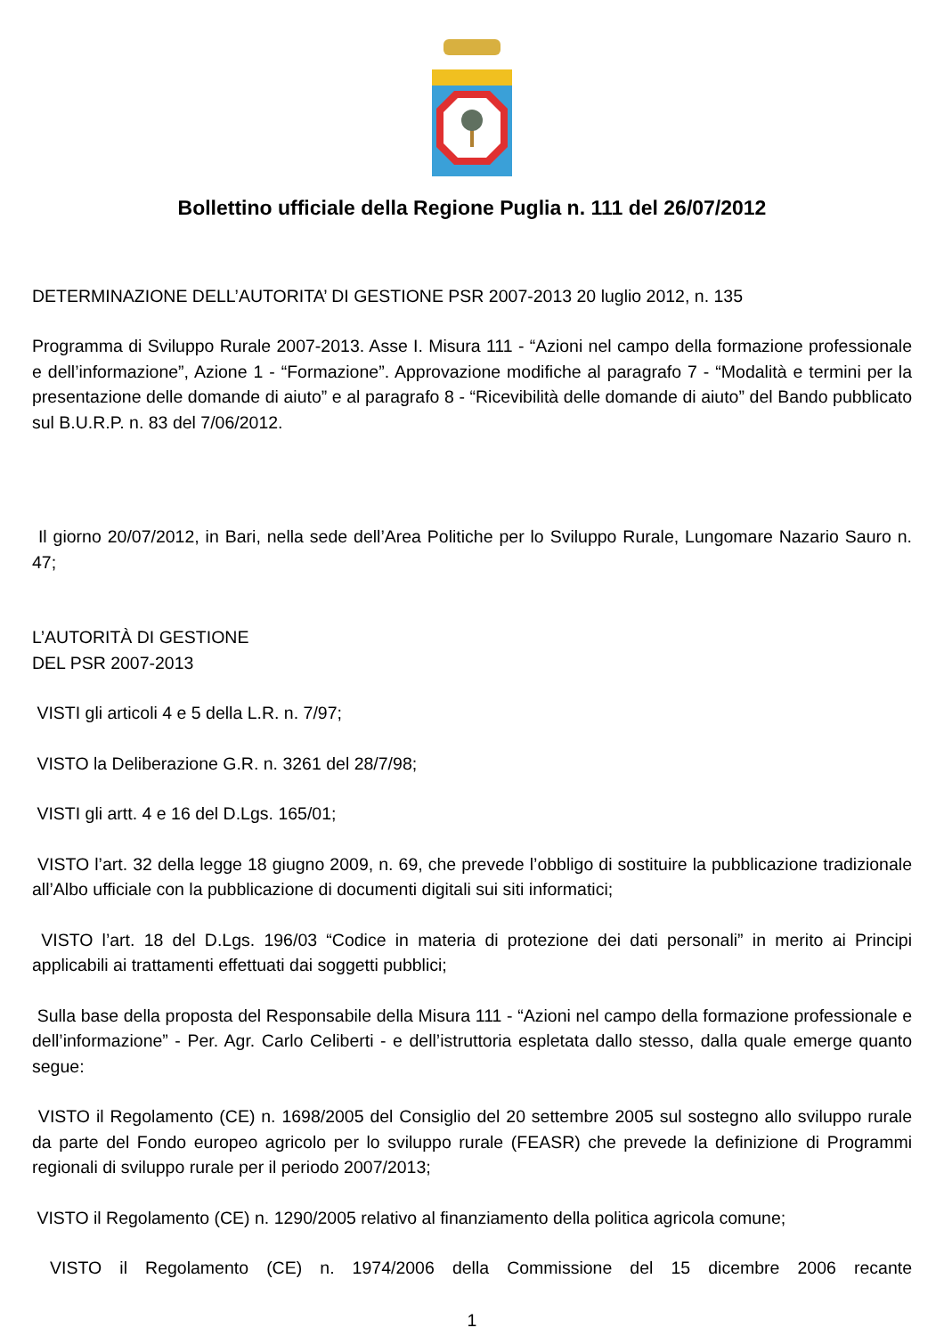Bollettino ufficiale della Regione Puglia n. 111 del 26/07/2012
DETERMINAZIONE DELL’AUTORITA’ DI GESTIONE PSR 2007-2013 20 luglio 2012, n. 135
Programma di Sviluppo Rurale 2007-2013. Asse I. Misura 111 - “Azioni nel campo della formazione professionale e dell’informazione”, Azione 1 - “Formazione”. Approvazione modifiche al paragrafo 7 - “Modalità e termini per la presentazione delle domande di aiuto” e al paragrafo 8 - “Ricevibilità delle domande di aiuto” del Bando pubblicato sul B.U.R.P. n. 83 del 7/06/2012.
Il giorno 20/07/2012, in Bari, nella sede dell’Area Politiche per lo Sviluppo Rurale, Lungomare Nazario Sauro n. 47;
L’AUTORITÀ DI GESTIONE
DEL PSR 2007-2013
VISTI gli articoli 4 e 5 della L.R. n. 7/97;
VISTO la Deliberazione G.R. n. 3261 del 28/7/98;
VISTI gli artt. 4 e 16 del D.Lgs. 165/01;
VISTO l’art. 32 della legge 18 giugno 2009, n. 69, che prevede l’obbligo di sostituire la pubblicazione tradizionale all’Albo ufficiale con la pubblicazione di documenti digitali sui siti informatici;
VISTO l’art. 18 del D.Lgs. 196/03 “Codice in materia di protezione dei dati personali” in merito ai Principi applicabili ai trattamenti effettuati dai soggetti pubblici;
Sulla base della proposta del Responsabile della Misura 111 - “Azioni nel campo della formazione professionale e dell’informazione” - Per. Agr. Carlo Celiberti - e dell’istruttoria espletata dallo stesso, dalla quale emerge quanto segue:
VISTO il Regolamento (CE) n. 1698/2005 del Consiglio del 20 settembre 2005 sul sostegno allo sviluppo rurale da parte del Fondo europeo agricolo per lo sviluppo rurale (FEASR) che prevede la definizione di Programmi regionali di sviluppo rurale per il periodo 2007/2013;
VISTO il Regolamento (CE) n. 1290/2005 relativo al finanziamento della politica agricola comune;
VISTO il Regolamento (CE) n. 1974/2006 della Commissione del 15 dicembre 2006 recante
1